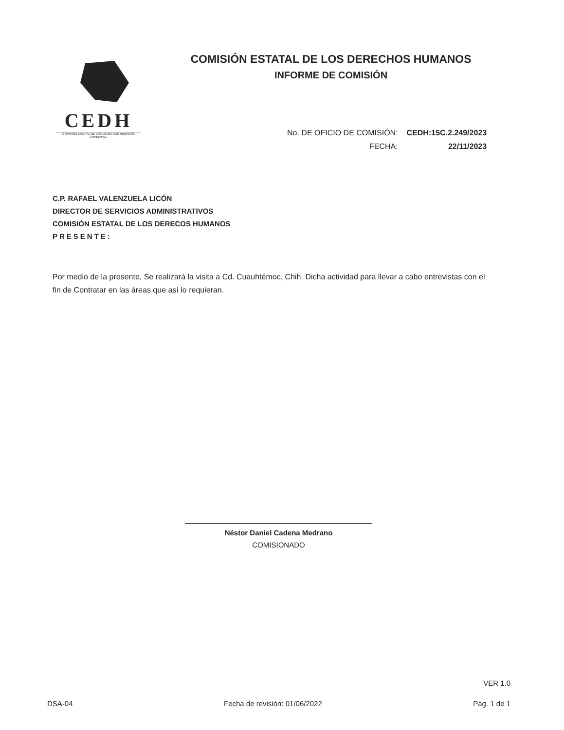CEDH
COMISIÓN ESTATAL DE LOS DERECHOS HUMANOS CHIHUAHUA
COMISIÓN ESTATAL DE LOS DERECHOS HUMANOS
INFORME DE COMISIÓN
| No. DE OFICIO DE COMISIÓN: | CEDH:15C.2.249/2023 |
| FECHA: | 22/11/2023 |
C.P. RAFAEL VALENZUELA LICÓN
DIRECTOR DE SERVICIOS ADMINISTRATIVOS
COMISIÓN ESTATAL DE LOS DERECOS HUMANOS
PRESENTE:
Por medio de la presente, Se realizará la visita a Cd. Cuauhtémoc, Chih. Dicha actividad para llevar a cabo entrevistas con el fin de Contratar en las áreas que así lo requieran.
Néstor Daniel Cadena Medrano
COMISIONADO
VER 1.0
DSA-04 Fecha de revisión: 01/06/2022 Pág. 1 de 1